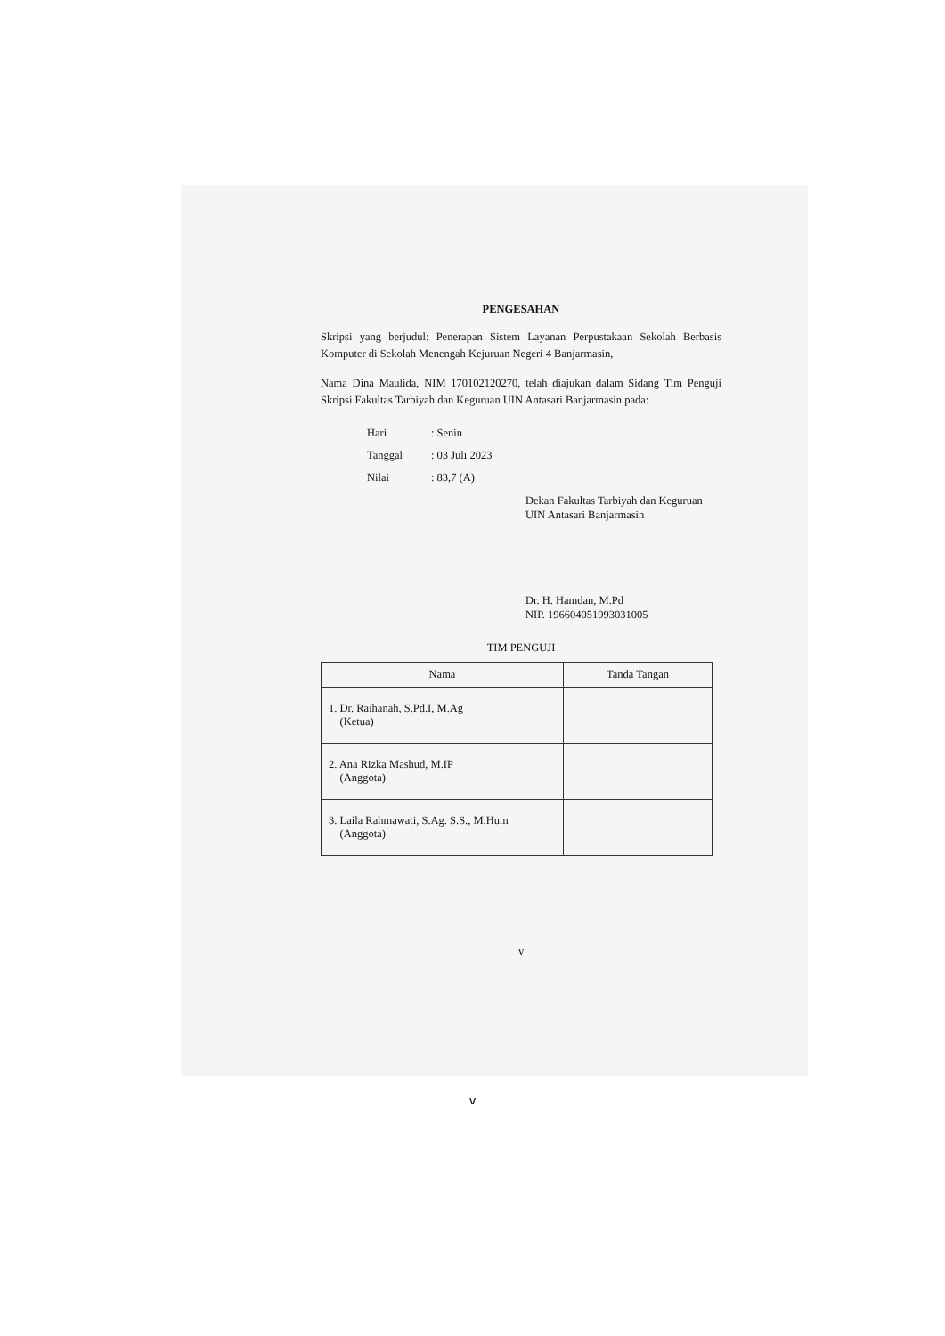PENGESAHAN
Skripsi yang berjudul: Penerapan Sistem Layanan Perpustakaan Sekolah Berbasis Komputer di Sekolah Menengah Kejuruan Negeri 4 Banjarmasin,
Nama Dina Maulida, NIM 170102120270, telah diajukan dalam Sidang Tim Penguji Skripsi Fakultas Tarbiyah dan Keguruan UIN Antasari Banjarmasin pada:
| Hari | : Senin |
| Tanggal | : 03 Juli 2023 |
| Nilai | : 83,7 (A) |
Dekan Fakultas Tarbiyah dan Keguruan
UIN Antasari Banjarmasin
Dr. H. Hamdan, M.Pd
NIP. 196604051993031005
TIM PENGUJI
| Nama | Tanda Tangan |
| --- | --- |
| 1. Dr. Raihanah, S.Pd.I, M.Ag (Ketua) | |
| 2. Ana Rizka Mashud, M.IP (Anggota) | |
| 3. Laila Rahmawati, S.Ag. S.S., M.Hum (Anggota) | |
v
v